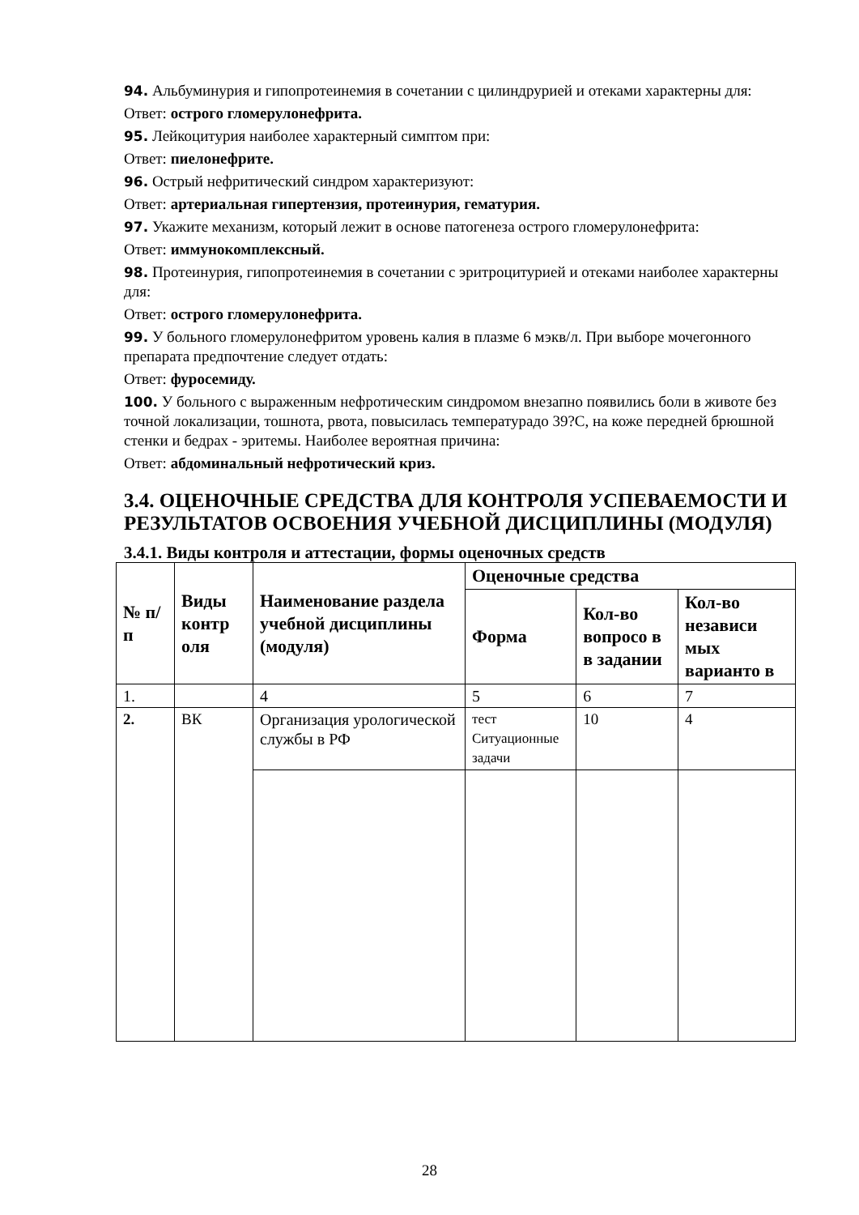94. Альбуминурия и гипопротеинемия в сочетании с цилиндрурией и отеками характерны для:
Ответ: острого гломерулонефрита.
95. Лейкоцитурия наиболее характерный симптом при:
Ответ: пиелонефрите.
96. Острый нефритический синдром характеризуют:
Ответ: артериальная гипертензия, протеинурия, гематурия.
97. Укажите механизм, который лежит в основе патогенеза острого гломерулонефрита:
Ответ: иммунокомплексный.
98. Протеинурия, гипопротеинемия в сочетании с эритроцитурией и отеками наиболее характерны для:
Ответ: острого гломерулонефрита.
99. У больного гломерулонефритом уровень калия в плазме 6 мэкв/л. При выборе мочегонного препарата предпочтение следует отдать:
Ответ: фуросемиду.
100. У больного с выраженным нефротическим синдромом внезапно появились боли в животе без точной локализации, тошнота, рвота, повысилась температурадо 39?С, на коже передней брюшной стенки и бедрах - эритемы. Наиболее вероятная причина:
Ответ: абдоминальный нефротический криз.
3.4. ОЦЕНОЧНЫЕ СРЕДСТВА ДЛЯ КОНТРОЛЯ УСПЕВАЕМОСТИ И РЕЗУЛЬТАТОВ ОСВОЕНИЯ УЧЕБНОЙ ДИСЦИПЛИНЫ (МОДУЛЯ)
3.4.1. Виды контроля и аттестации, формы оценочных средств
| № п/п | Виды контр оля | Наименование раздела учебной дисциплины (модуля) | Оценочные средства | | |
| --- | --- | --- | --- | --- | --- |
| | | | Форма | Кол-во вопросо в в задании | Кол-во независи мых варианто в |
| 1. | | 4 | 5 | 6 | 7 |
| 2. | ВК | Организация урологической службы в РФ | тест Ситуационные задачи | 10 | 4 |
28